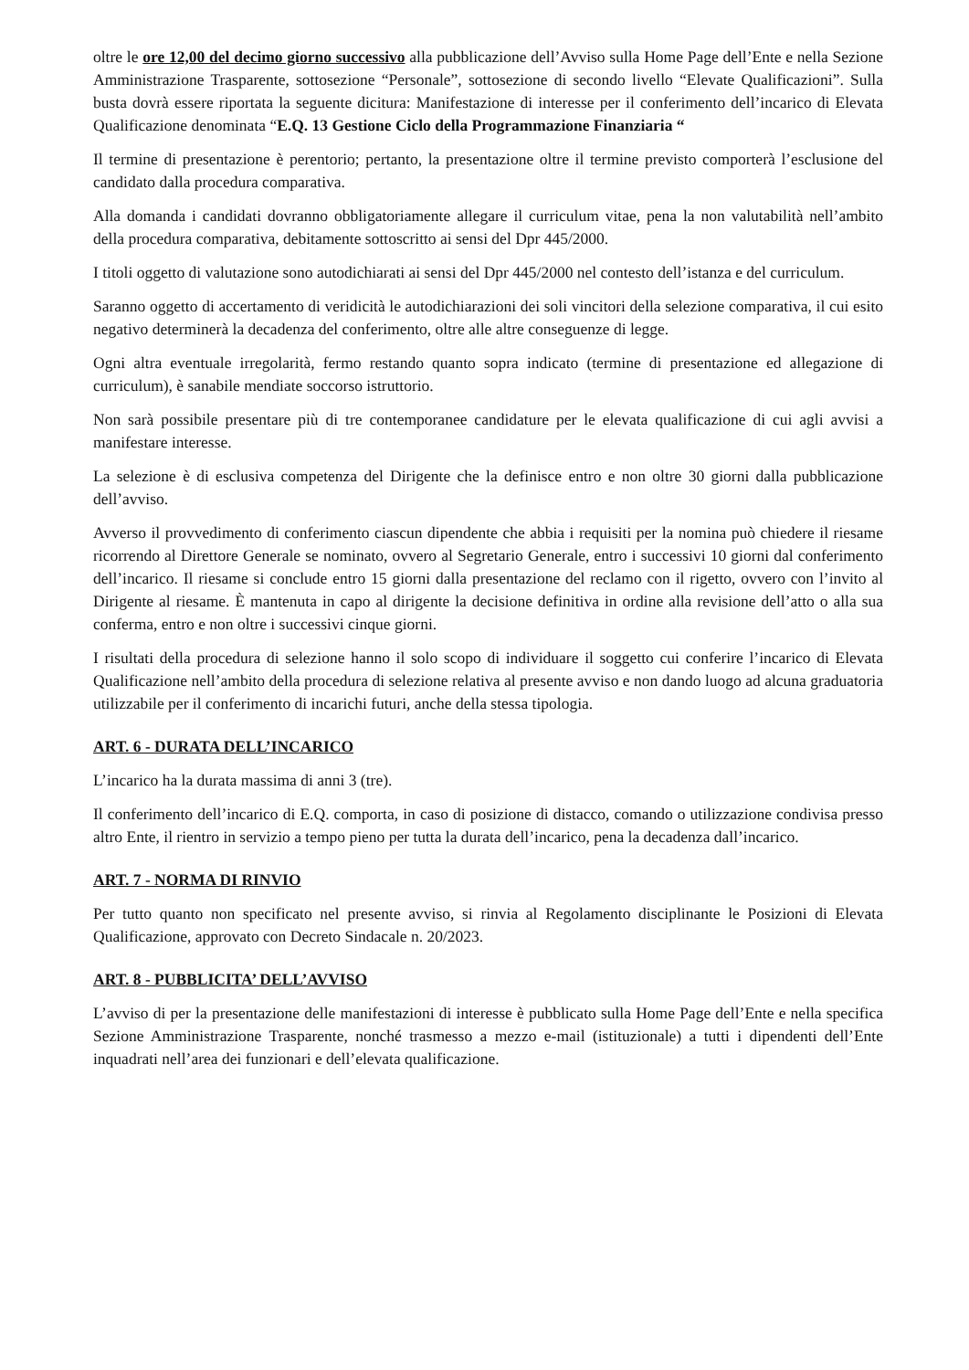oltre le ore 12,00 del decimo giorno successivo alla pubblicazione dell’Avviso sulla Home Page dell’Ente e nella Sezione Amministrazione Trasparente, sottosezione “Personale”, sottosezione di secondo livello “Elevate Qualificazioni”. Sulla busta dovrà essere riportata la seguente dicitura: Manifestazione di interesse per il conferimento dell’incarico di Elevata Qualificazione denominata “E.Q. 13 Gestione Ciclo della Programmazione Finanziaria “
Il termine di presentazione è perentorio; pertanto, la presentazione oltre il termine previsto comporterà l’esclusione del candidato dalla procedura comparativa.
Alla domanda i candidati dovranno obbligatoriamente allegare il curriculum vitae, pena la non valutabilità nell’ambito della procedura comparativa, debitamente sottoscritto ai sensi del Dpr 445/2000.
I titoli oggetto di valutazione sono autodichiarati ai sensi del Dpr 445/2000 nel contesto dell’istanza e del curriculum.
Saranno oggetto di accertamento di veridicità le autodichiarazioni dei soli vincitori della selezione comparativa, il cui esito negativo determinerà la decadenza del conferimento, oltre alle altre conseguenze di legge.
Ogni altra eventuale irregolarità, fermo restando quanto sopra indicato (termine di presentazione ed allegazione di curriculum), è sanabile mendiate soccorso istruttorio.
Non sarà possibile presentare più di tre contemporanee candidature per le elevata qualificazione di cui agli avvisi a manifestare interesse.
La selezione è di esclusiva competenza del Dirigente che la definisce entro e non oltre 30 giorni dalla pubblicazione dell’avviso.
Avverso il provvedimento di conferimento ciascun dipendente che abbia i requisiti per la nomina può chiedere il riesame ricorrendo al Direttore Generale se nominato, ovvero al Segretario Generale, entro i successivi 10 giorni dal conferimento dell’incarico. Il riesame si conclude entro 15 giorni dalla presentazione del reclamo con il rigetto, ovvero con l’invito al Dirigente al riesame. È mantenuta in capo al dirigente la decisione definitiva in ordine alla revisione dell’atto o alla sua conferma, entro e non oltre i successivi cinque giorni.
I risultati della procedura di selezione hanno il solo scopo di individuare il soggetto cui conferire l’incarico di Elevata Qualificazione nell’ambito della procedura di selezione relativa al presente avviso e non dando luogo ad alcuna graduatoria utilizzabile per il conferimento di incarichi futuri, anche della stessa tipologia.
ART. 6 - DURATA DELL’INCARICO
L’incarico ha la durata massima di anni 3 (tre).
Il conferimento dell’incarico di E.Q. comporta, in caso di posizione di distacco, comando o utilizzazione condivisa presso altro Ente, il rientro in servizio a tempo pieno per tutta la durata dell’incarico, pena la decadenza dall’incarico.
ART. 7 - NORMA DI RINVIO
Per tutto quanto non specificato nel presente avviso, si rinvia al Regolamento disciplinante le Posizioni di Elevata Qualificazione, approvato con Decreto Sindacale n. 20/2023.
ART. 8 - PUBBLICITA’ DELL’AVVISO
L’avviso di per la presentazione delle manifestazioni di interesse è pubblicato sulla Home Page dell’Ente e nella specifica Sezione Amministrazione Trasparente, nonché trasmesso a mezzo e-mail (istituzionale) a tutti i dipendenti dell’Ente inquadrati nell’area dei funzionari e dell’elevata qualificazione.